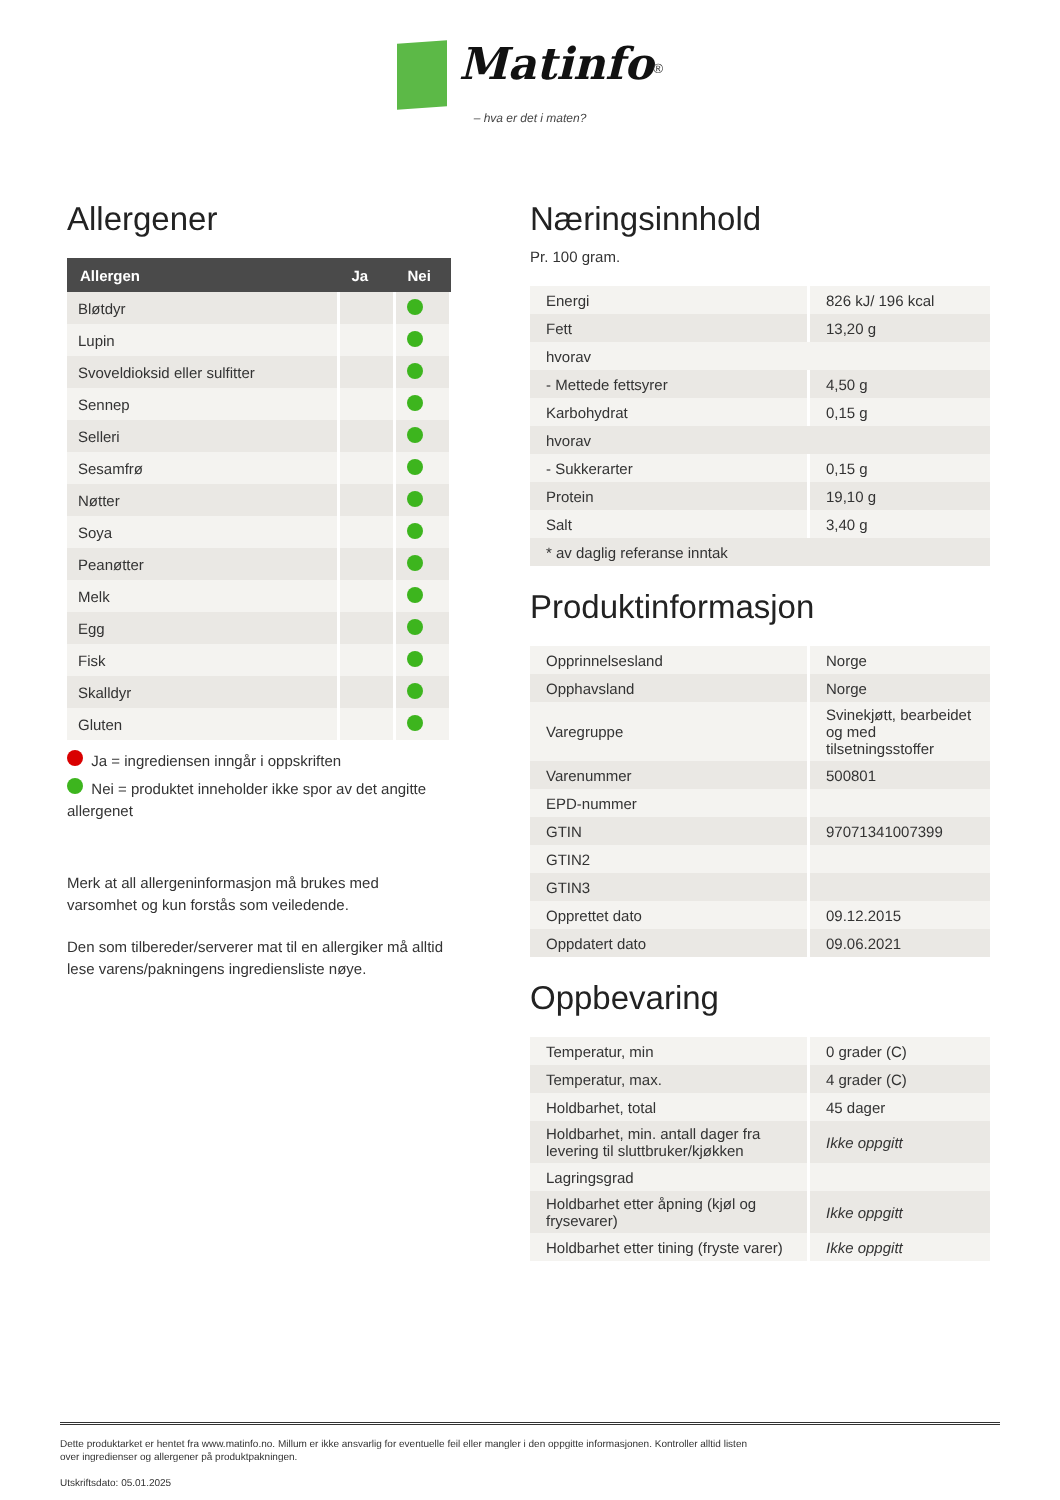Matinfo<sup>®</sup>
– hva er det i maten?
Allergener
| Allergen | Ja | Nei |
| --- | --- | --- |
| Bløtdyr | | |
| Lupin | | |
| Svoveldioksid eller sulfitter | | |
| Sennep | | |
| Selleri | | |
| Sesamfrø | | |
| Nøtter | | |
| Soya | | |
| Peanøtter | | |
| Melk | | |
| Egg | | |
| Fisk | | |
| Skalldyr | | |
| Gluten | | |
Ja = ingrediensen inngår i oppskriften
Nei = produktet inneholder ikke spor av det angitte allergenet
Merk at all allergeninformasjon må brukes med varsomhet og kun forstås som veiledende.
Den som tilbereder/serverer mat til en allergiker må alltid lese varens/pakningens ingrediensliste nøye.
Næringsinnhold
Pr. 100 gram.
| Energi | 826 kJ/ 196 kcal |
| Fett | 13,20 g |
| hvorav | |
| - Mettede fettsyrer | 4,50 g |
| Karbohydrat | 0,15 g |
| hvorav | |
| - Sukkerarter | 0,15 g |
| Protein | 19,10 g |
| Salt | 3,40 g |
| * av daglig referanse inntak | |
Produktinformasjon
| Opprinnelsesland | Norge |
| Opphavsland | Norge |
| Varegruppe | Svinekjøtt, bearbeidet og med tilsetningsstoffer |
| Varenummer | 500801 |
| EPD-nummer | |
| GTIN | 97071341007399 |
| GTIN2 | |
| GTIN3 | |
| Opprettet dato | 09.12.2015 |
| Oppdatert dato | 09.06.2021 |
Oppbevaring
| Temperatur, min | 0 grader (C) |
| Temperatur, max. | 4 grader (C) |
| Holdbarhet, total | 45 dager |
| Holdbarhet, min. antall dager fra levering til sluttbruker/kjøkken | Ikke oppgitt |
| Lagringsgrad | |
| Holdbarhet etter åpning (kjøl og frysevarer) | Ikke oppgitt |
| Holdbarhet etter tining (fryste varer) | Ikke oppgitt |
Dette produktarket er hentet fra www.matinfo.no. Millum er ikke ansvarlig for eventuelle feil eller mangler i den oppgitte informasjonen. Kontroller alltid listen
over ingredienser og allergener på produktpakningen.
Utskriftsdato: 05.01.2025